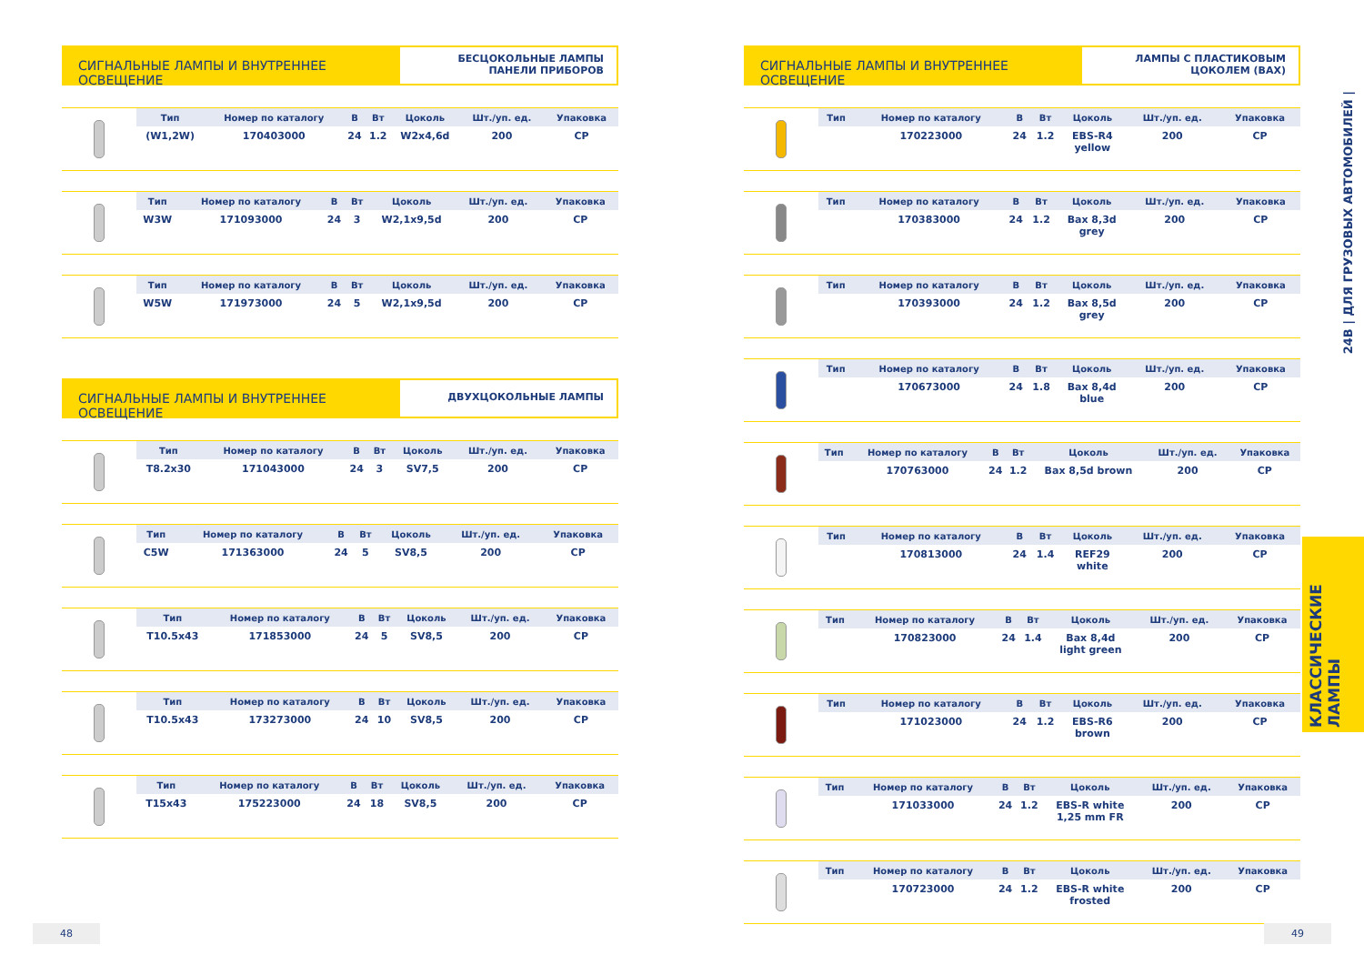СИГНАЛЬНЫЕ ЛАМПЫ И ВНУТРЕННЕЕ ОСВЕЩЕНИЕ
БЕСЦОКОЛЬНЫЕ ЛАМПЫ
ПАНЕЛИ ПРИБОРОВ
| Тип | Номер по каталогу | В | Вт | Цоколь | Шт./уп. ед. | Упаковка |
| --- | --- | --- | --- | --- | --- | --- |
| (W1,2W) | 170403000 | 24 | 1.2 | W2x4,6d | 200 | CP |
| Тип | Номер по каталогу | В | Вт | Цоколь | Шт./уп. ед. | Упаковка |
| --- | --- | --- | --- | --- | --- | --- |
| W3W | 171093000 | 24 | 3 | W2,1x9,5d | 200 | CP |
| Тип | Номер по каталогу | В | Вт | Цоколь | Шт./уп. ед. | Упаковка |
| --- | --- | --- | --- | --- | --- | --- |
| W5W | 171973000 | 24 | 5 | W2,1x9,5d | 200 | CP |
СИГНАЛЬНЫЕ ЛАМПЫ И ВНУТРЕННЕЕ ОСВЕЩЕНИЕ
ДВУХЦОКОЛЬНЫЕ ЛАМПЫ
| Тип | Номер по каталогу | В | Вт | Цоколь | Шт./уп. ед. | Упаковка |
| --- | --- | --- | --- | --- | --- | --- |
| T8.2x30 | 171043000 | 24 | 3 | SV7,5 | 200 | CP |
| Тип | Номер по каталогу | В | Вт | Цоколь | Шт./уп. ед. | Упаковка |
| --- | --- | --- | --- | --- | --- | --- |
| C5W | 171363000 | 24 | 5 | SV8,5 | 200 | CP |
| Тип | Номер по каталогу | В | Вт | Цоколь | Шт./уп. ед. | Упаковка |
| --- | --- | --- | --- | --- | --- | --- |
| T10.5x43 | 171853000 | 24 | 5 | SV8,5 | 200 | CP |
| Тип | Номер по каталогу | В | Вт | Цоколь | Шт./уп. ед. | Упаковка |
| --- | --- | --- | --- | --- | --- | --- |
| T10.5x43 | 173273000 | 24 | 10 | SV8,5 | 200 | CP |
| Тип | Номер по каталогу | В | Вт | Цоколь | Шт./уп. ед. | Упаковка |
| --- | --- | --- | --- | --- | --- | --- |
| T15x43 | 175223000 | 24 | 18 | SV8,5 | 200 | CP |
СИГНАЛЬНЫЕ ЛАМПЫ И ВНУТРЕННЕЕ ОСВЕЩЕНИЕ
ЛАМПЫ С ПЛАСТИКОВЫМ
ЦОКОЛЕМ (BAX)
| Тип | Номер по каталогу | В | Вт | Цоколь | Шт./уп. ед. | Упаковка |
| --- | --- | --- | --- | --- | --- | --- |
| | 170223000 | 24 | 1.2 | EBS-R4 yellow | 200 | CP |
| Тип | Номер по каталогу | В | Вт | Цоколь | Шт./уп. ед. | Упаковка |
| --- | --- | --- | --- | --- | --- | --- |
| | 170383000 | 24 | 1.2 | Bax 8,3d grey | 200 | CP |
| Тип | Номер по каталогу | В | Вт | Цоколь | Шт./уп. ед. | Упаковка |
| --- | --- | --- | --- | --- | --- | --- |
| | 170393000 | 24 | 1.2 | Bax 8,5d grey | 200 | CP |
| Тип | Номер по каталогу | В | Вт | Цоколь | Шт./уп. ед. | Упаковка |
| --- | --- | --- | --- | --- | --- | --- |
| | 170673000 | 24 | 1.8 | Bax 8,4d blue | 200 | CP |
| Тип | Номер по каталогу | В | Вт | Цоколь | Шт./уп. ед. | Упаковка |
| --- | --- | --- | --- | --- | --- | --- |
| | 170763000 | 24 | 1.2 | Bax 8,5d brown | 200 | CP |
| Тип | Номер по каталогу | В | Вт | Цоколь | Шт./уп. ед. | Упаковка |
| --- | --- | --- | --- | --- | --- | --- |
| | 170813000 | 24 | 1.4 | REF29 white | 200 | CP |
| Тип | Номер по каталогу | В | Вт | Цоколь | Шт./уп. ед. | Упаковка |
| --- | --- | --- | --- | --- | --- | --- |
| | 170823000 | 24 | 1.4 | Bax 8,4d light green | 200 | CP |
| Тип | Номер по каталогу | В | Вт | Цоколь | Шт./уп. ед. | Упаковка |
| --- | --- | --- | --- | --- | --- | --- |
| | 171023000 | 24 | 1.2 | EBS-R6 brown | 200 | CP |
| Тип | Номер по каталогу | В | Вт | Цоколь | Шт./уп. ед. | Упаковка |
| --- | --- | --- | --- | --- | --- | --- |
| | 171033000 | 24 | 1.2 | EBS-R white 1,25 mm FR | 200 | CP |
| Тип | Номер по каталогу | В | Вт | Цоколь | Шт./уп. ед. | Упаковка |
| --- | --- | --- | --- | --- | --- | --- |
| | 170723000 | 24 | 1.2 | EBS-R white frosted | 200 | CP |
24В | ДЛЯ ГРУЗОВЫХ АВТОМОБИЛЕЙ |
КЛАССИЧЕСКИЕ ЛАМПЫ
48 49